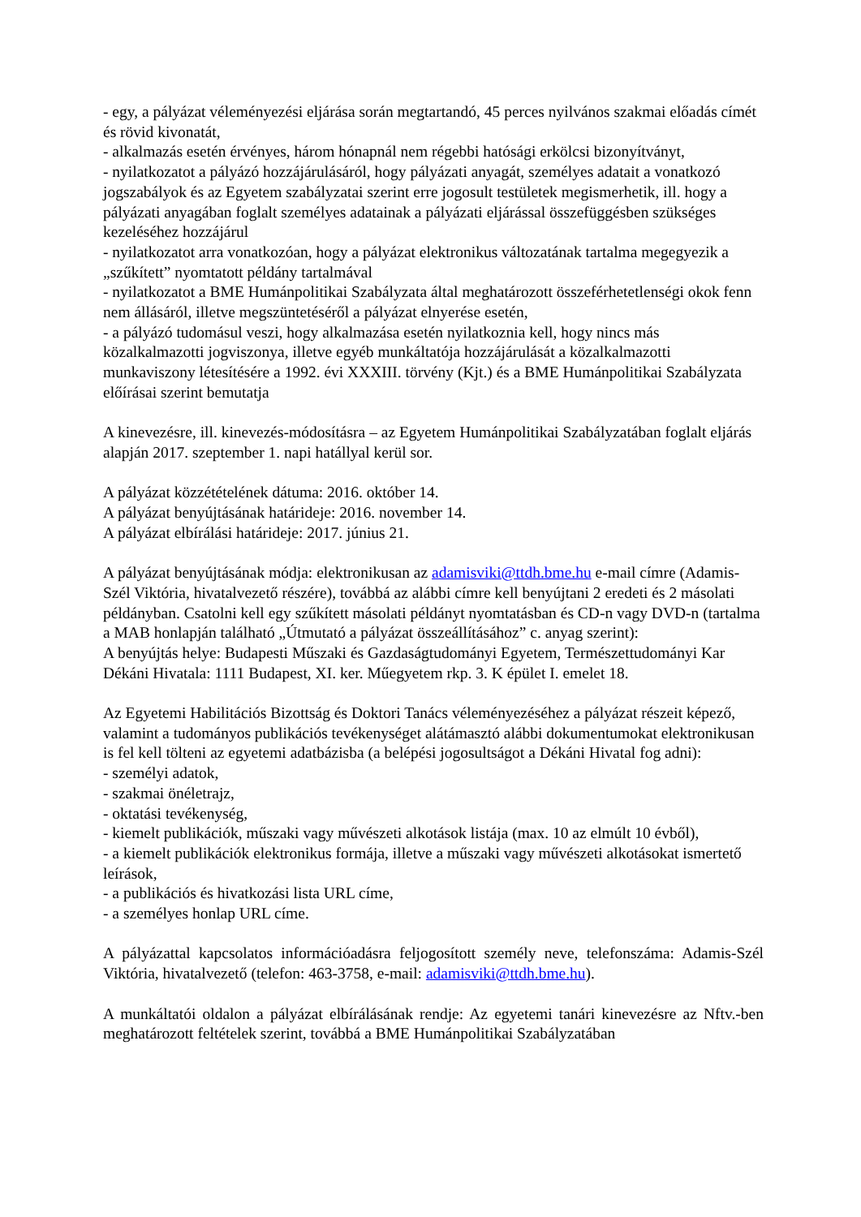- egy, a pályázat véleményezési eljárása során megtartandó, 45 perces nyilvános szakmai előadás címét és rövid kivonatát,
- alkalmazás esetén érvényes, három hónapnál nem régebbi hatósági erkölcsi bizonyítványt,
- nyilatkozatot a pályázó hozzájárulásáról, hogy pályázati anyagát, személyes adatait a vonatkozó jogszabályok és az Egyetem szabályzatai szerint erre jogosult testületek megismerhetik, ill. hogy a pályázati anyagában foglalt személyes adatainak a pályázati eljárással összefüggésben szükséges kezeléséhez hozzájárul
- nyilatkozatot arra vonatkozóan, hogy a pályázat elektronikus változatának tartalma megegyezik a „szűkített” nyomtatott példány tartalmával
- nyilatkozatot a BME Humánpolitikai Szabályzata által meghatározott összeférhetetlenségi okok fenn nem állásáról, illetve megszüntetéséről a pályázat elnyerése esetén,
- a pályázó tudomásul veszi, hogy alkalmazása esetén nyilatkoznia kell, hogy nincs más közalkalmazotti jogviszonya, illetve egyéb munkáltatója hozzájárulását a közalkalmazotti munkaviszony létesítésére a 1992. évi XXXIII. törvény (Kjt.) és a BME Humánpolitikai Szabályzata előírásai szerint bemutatja
A kinevezésre, ill. kinevezés-módosításra – az Egyetem Humánpolitikai Szabályzatában foglalt eljárás alapján 2017. szeptember 1. napi hatállyal kerül sor.
A pályázat közzétételének dátuma: 2016. október 14.
A pályázat benyújtásának határideje: 2016. november 14.
A pályázat elbírálási határideje: 2017. június 21.
A pályázat benyújtásának módja: elektronikusan az adamisviki@ttdh.bme.hu e-mail címre (Adamis-Szél Viktória, hivatalvezető részére), továbbá az alábbi címre kell benyújtani 2 eredeti és 2 másolati példányban. Csatolni kell egy szűkített másolati példányt nyomtatásban és CD-n vagy DVD-n (tartalma a MAB honlapján található „Útmutató a pályázat összeállításához” c. anyag szerint):
A benyújtás helye: Budapesti Műszaki és Gazdaságtudományi Egyetem, Természettudományi Kar Dékáni Hivatala: 1111 Budapest, XI. ker. Műegyetem rkp. 3. K épület I. emelet 18.
Az Egyetemi Habilitációs Bizottság és Doktori Tanács véleményezéséhez a pályázat részeit képező, valamint a tudományos publikációs tevékenységet alátámasztó alábbi dokumentumokat elektronikusan is fel kell tölteni az egyetemi adatbázisba (a belépési jogosultságot a Dékáni Hivatal fog adni):
- személyi adatok,
- szakmai önéletrajz,
- oktatási tevékenység,
- kiemelt publikációk, műszaki vagy művészeti alkotások listája (max. 10 az elmúlt 10 évből),
- a kiemelt publikációk elektronikus formája, illetve a műszaki vagy művészeti alkotásokat ismertető leírások,
- a publikációs és hivatkozási lista URL címe,
- a személyes honlap URL címe.
A pályázattal kapcsolatos információadásra feljogosított személy neve, telefonszáma: Adamis-Szél Viktória, hivatalvezető (telefon: 463-3758, e-mail: adamisviki@ttdh.bme.hu).
A munkáltatói oldalon a pályázat elbírálásának rendje: Az egyetemi tanári kinevezésre az Nftv.-ben meghatározott feltételek szerint, továbbá a BME Humánpolitikai Szabályzatában